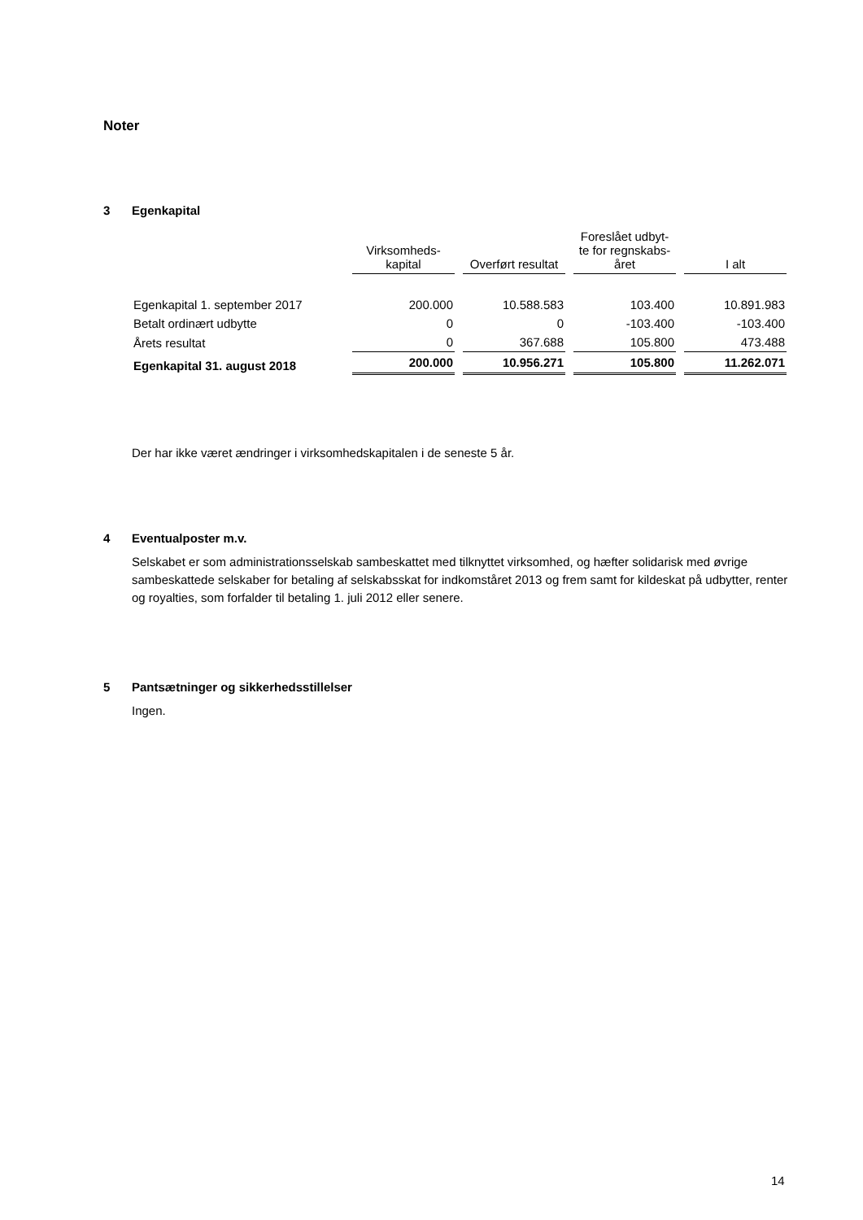Noter
3 Egenkapital
| | Virksomheds- kapital | Overført resultat | Foreslået udbyt- te for regnskabs- året | I alt |
| --- | --- | --- | --- | --- |
| Egenkapital 1. september 2017 | 200.000 | 10.588.583 | 103.400 | 10.891.983 |
| Betalt ordinært udbytte | 0 | 0 | -103.400 | -103.400 |
| Årets resultat | 0 | 367.688 | 105.800 | 473.488 |
| Egenkapital 31. august 2018 | 200.000 | 10.956.271 | 105.800 | 11.262.071 |
Der har ikke været ændringer i virksomhedskapitalen i de seneste 5 år.
4 Eventualposter m.v.
Selskabet er som administrationsselskab sambeskattet med tilknyttet virksomhed, og hæfter solidarisk med øvrige sambeskattede selskaber for betaling af selskabsskat for indkomståret 2013 og frem samt for kildeskat på udbytter, renter og royalties, som forfalder til betaling 1. juli 2012 eller senere.
5 Pantsætninger og sikkerhedsstillelser
Ingen.
14